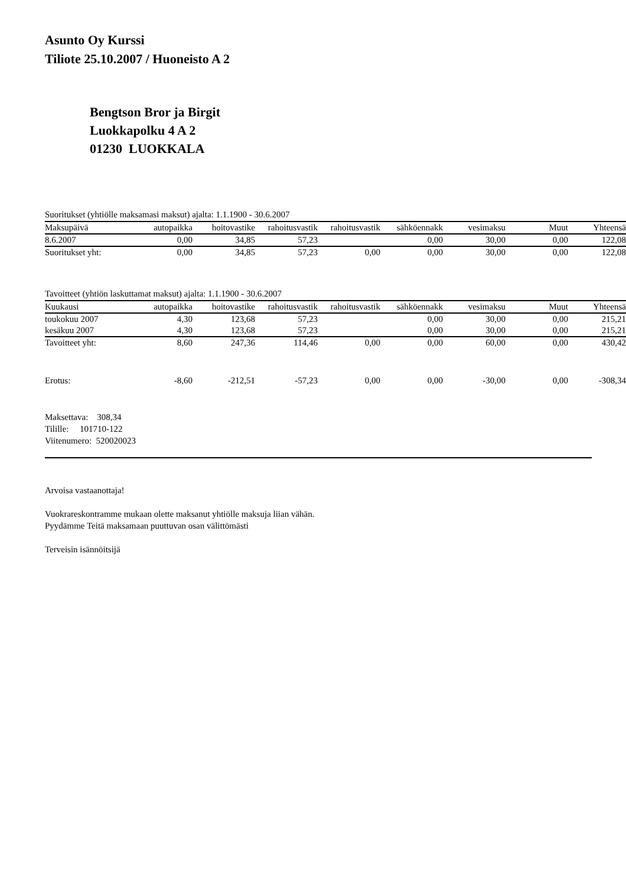Asunto Oy Kurssi
Tiliote 25.10.2007 / Huoneisto A 2
Bengtson Bror ja Birgit
Luokkapolku 4 A 2
01230 LUOKKALA
Suoritukset (yhtiölle maksamasi maksut) ajalta: 1.1.1900 - 30.6.2007
| Maksupäivä | autopaikka | hoitovastike | rahoitusvastik | rahoitusvastik | sähköennakk | vesimaksu | Muut | Yhteensä |
| --- | --- | --- | --- | --- | --- | --- | --- | --- |
| 8.6.2007 | 0,00 | 34,85 | 57,23 | | 0,00 | 30,00 | 0,00 | 122,08 |
| Suoritukset yht: | 0,00 | 34,85 | 57,23 | 0,00 | 0,00 | 30,00 | 0,00 | 122,08 |
Tavoitteet (yhtiön laskuttamat maksut) ajalta: 1.1.1900 - 30.6.2007
| Kuukausi | autopaikka | hoitovastike | rahoitusvastik | rahoitusvastik | sähköennakk | vesimaksu | Muut | Yhteensä |
| --- | --- | --- | --- | --- | --- | --- | --- | --- |
| toukokuu 2007 | 4,30 | 123,68 | 57,23 | | 0,00 | 30,00 | 0,00 | 215,21 |
| kesäkuu 2007 | 4,30 | 123,68 | 57,23 | | 0,00 | 30,00 | 0,00 | 215,21 |
| Tavoitteet yht: | 8,60 | 247,36 | 114,46 | 0,00 | 0,00 | 60,00 | 0,00 | 430,42 |
| Erotus: | -8,60 | -212,51 | -57,23 | 0,00 | 0,00 | -30,00 | 0,00 | -308,34 |
Maksettava: 308,34
Tilille: 101710-122
Viitenumero: 520020023
Arvoisa vastaanottaja!
Vuokrareskontramme mukaan olette maksanut yhtiölle maksuja liian vähän.
Pyydämme Teitä maksamaan puuttuvan osan välittömästi
Terveisin isännöitsijä